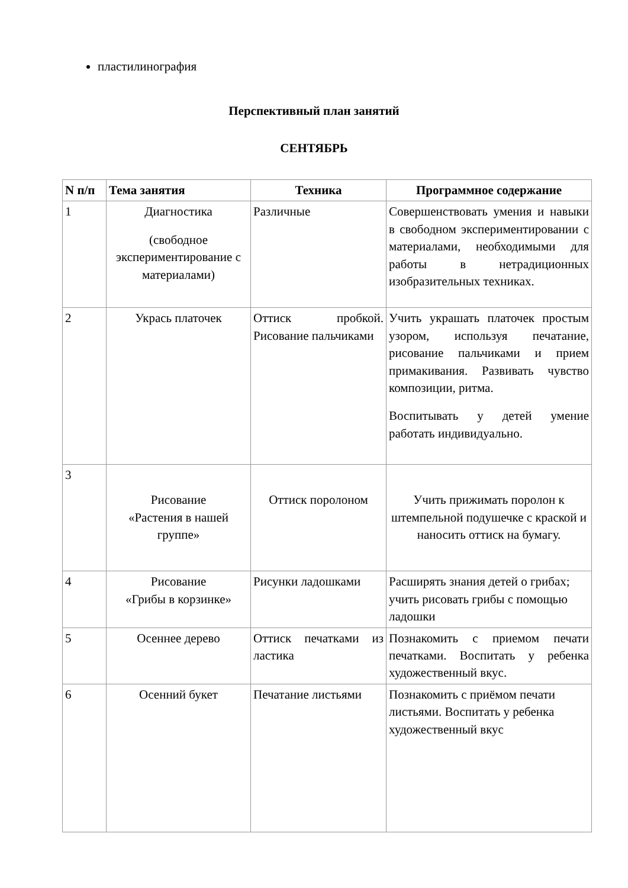пластилинография
Перспективный план занятий
СЕНТЯБРЬ
| N п/п | Тема занятия | Техника | Программное содержание |
| --- | --- | --- | --- |
| 1 | Диагностика (свободное экспериментирование с материалами) | Различные | Совершенствовать умения и навыки в свободном экспериментировании с материалами, необходимыми для работы в нетрадиционных изобразительных техниках. |
| 2 | Укрась платочек | Оттиск пробкой. Рисование пальчиками | Учить украшать платочек простым узором, используя печатание, рисование пальчиками и прием примакивания. Развивать чувство композиции, ритма. Воспитывать у детей умение работать индивидуально. |
| 3 | Рисование «Растения в нашей группе» | Оттиск поролоном | Учить прижимать поролон к штемпельной подушечке с краской и наносить оттиск на бумагу. |
| 4 | Рисование «Грибы в корзинке» | Рисунки ладошками | Расширять знания детей о грибах; учить рисовать грибы с помощью ладошки |
| 5 | Осеннее дерево | Оттиск печатками из ластика | Познакомить с приемом печати печатками. Воспитать у ребенка художественный вкус. |
| 6 | Осенний букет | Печатание листьями | Познакомить с приёмом печати листьями. Воспитать у ребенка художественный вкус |